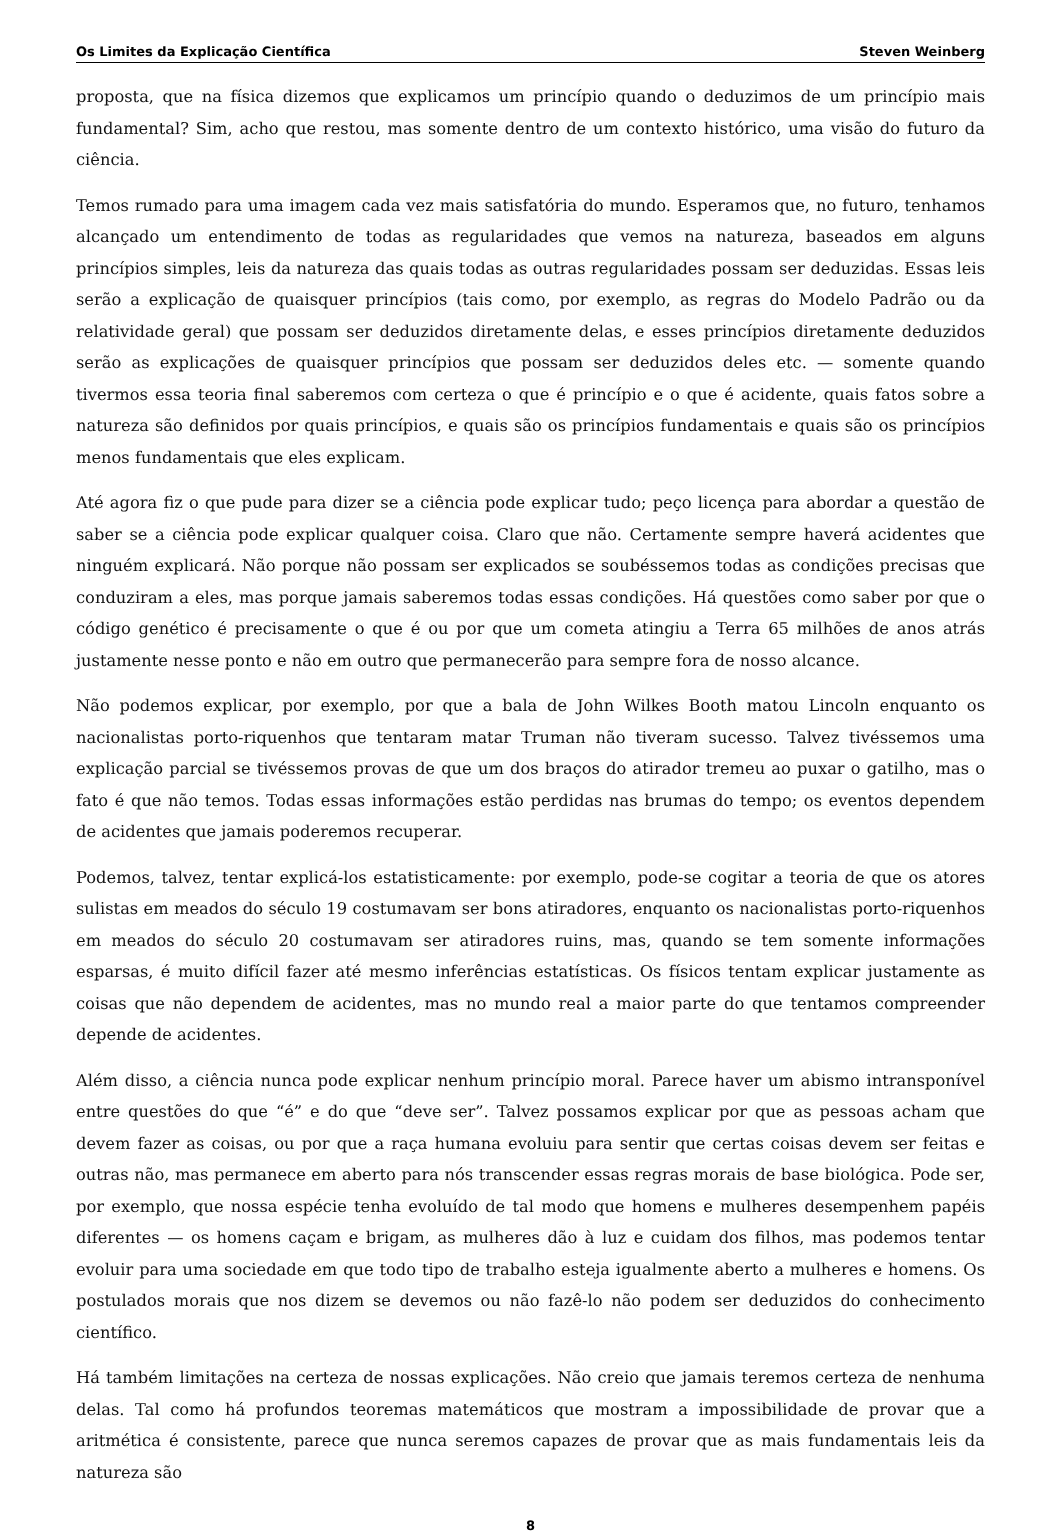Os Limites da Explicação Científica Steven Weinberg
proposta, que na física dizemos que explicamos um princípio quando o deduzimos de um princípio mais fundamental? Sim, acho que restou, mas somente dentro de um contexto histórico, uma visão do futuro da ciência.
Temos rumado para uma imagem cada vez mais satisfatória do mundo. Esperamos que, no futuro, tenhamos alcançado um entendimento de todas as regularidades que vemos na natureza, baseados em alguns princípios simples, leis da natureza das quais todas as outras regularidades possam ser deduzidas. Essas leis serão a explicação de quaisquer princípios (tais como, por exemplo, as regras do Modelo Padrão ou da relatividade geral) que possam ser deduzidos diretamente delas, e esses princípios diretamente deduzidos serão as explicações de quaisquer princípios que possam ser deduzidos deles etc. — somente quando tivermos essa teoria final saberemos com certeza o que é princípio e o que é acidente, quais fatos sobre a natureza são definidos por quais princípios, e quais são os princípios fundamentais e quais são os princípios menos fundamentais que eles explicam.
Até agora fiz o que pude para dizer se a ciência pode explicar tudo; peço licença para abordar a questão de saber se a ciência pode explicar qualquer coisa. Claro que não. Certamente sempre haverá acidentes que ninguém explicará. Não porque não possam ser explicados se soubéssemos todas as condições precisas que conduziram a eles, mas porque jamais saberemos todas essas condições. Há questões como saber por que o código genético é precisamente o que é ou por que um cometa atingiu a Terra 65 milhões de anos atrás justamente nesse ponto e não em outro que permanecerão para sempre fora de nosso alcance.
Não podemos explicar, por exemplo, por que a bala de John Wilkes Booth matou Lincoln enquanto os nacionalistas porto-riquenhos que tentaram matar Truman não tiveram sucesso. Talvez tivéssemos uma explicação parcial se tivéssemos provas de que um dos braços do atirador tremeu ao puxar o gatilho, mas o fato é que não temos. Todas essas informações estão perdidas nas brumas do tempo; os eventos dependem de acidentes que jamais poderemos recuperar.
Podemos, talvez, tentar explicá-los estatisticamente: por exemplo, pode-se cogitar a teoria de que os atores sulistas em meados do século 19 costumavam ser bons atiradores, enquanto os nacionalistas porto-riquenhos em meados do século 20 costumavam ser atiradores ruins, mas, quando se tem somente informações esparsas, é muito difícil fazer até mesmo inferências estatísticas. Os físicos tentam explicar justamente as coisas que não dependem de acidentes, mas no mundo real a maior parte do que tentamos compreender depende de acidentes.
Além disso, a ciência nunca pode explicar nenhum princípio moral. Parece haver um abismo intransponível entre questões do que “é” e do que “deve ser”. Talvez possamos explicar por que as pessoas acham que devem fazer as coisas, ou por que a raça humana evoluiu para sentir que certas coisas devem ser feitas e outras não, mas permanece em aberto para nós transcender essas regras morais de base biológica. Pode ser, por exemplo, que nossa espécie tenha evoluído de tal modo que homens e mulheres desempenhem papéis diferentes — os homens caçam e brigam, as mulheres dão à luz e cuidam dos filhos, mas podemos tentar evoluir para uma sociedade em que todo tipo de trabalho esteja igualmente aberto a mulheres e homens. Os postulados morais que nos dizem se devemos ou não fazê-lo não podem ser deduzidos do conhecimento científico.
Há também limitações na certeza de nossas explicações. Não creio que jamais teremos certeza de nenhuma delas. Tal como há profundos teoremas matemáticos que mostram a impossibilidade de provar que a aritmética é consistente, parece que nunca seremos capazes de provar que as mais fundamentais leis da natureza são
8